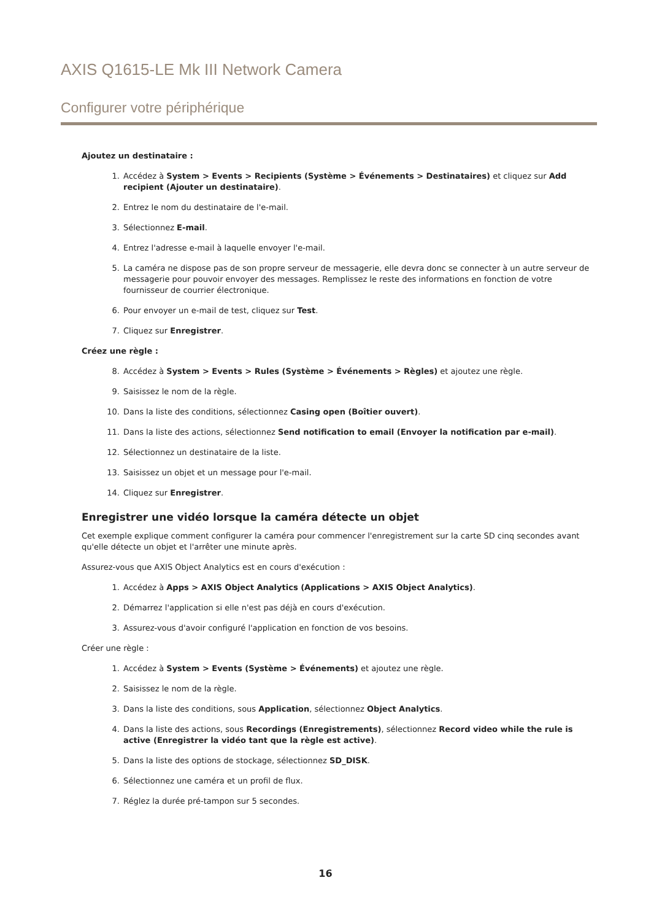AXIS Q1615-LE Mk III Network Camera
Configurer votre périphérique
Ajoutez un destinataire :
1. Accédez à System > Events > Recipients (Système > Événements > Destinataires) et cliquez sur Add recipient (Ajouter un destinataire).
2. Entrez le nom du destinataire de l'e-mail.
3. Sélectionnez E-mail.
4. Entrez l'adresse e-mail à laquelle envoyer l'e-mail.
5. La caméra ne dispose pas de son propre serveur de messagerie, elle devra donc se connecter à un autre serveur de messagerie pour pouvoir envoyer des messages. Remplissez le reste des informations en fonction de votre fournisseur de courrier électronique.
6. Pour envoyer un e-mail de test, cliquez sur Test.
7. Cliquez sur Enregistrer.
Créez une règle :
8. Accédez à System > Events > Rules (Système > Événements > Règles) et ajoutez une règle.
9. Saisissez le nom de la règle.
10. Dans la liste des conditions, sélectionnez Casing open (Boîtier ouvert).
11. Dans la liste des actions, sélectionnez Send notification to email (Envoyer la notification par e-mail).
12. Sélectionnez un destinataire de la liste.
13. Saisissez un objet et un message pour l'e-mail.
14. Cliquez sur Enregistrer.
Enregistrer une vidéo lorsque la caméra détecte un objet
Cet exemple explique comment configurer la caméra pour commencer l'enregistrement sur la carte SD cinq secondes avant qu'elle détecte un objet et l'arrêter une minute après.
Assurez-vous que AXIS Object Analytics est en cours d'exécution :
1. Accédez à Apps > AXIS Object Analytics (Applications > AXIS Object Analytics).
2. Démarrez l'application si elle n'est pas déjà en cours d'exécution.
3. Assurez-vous d'avoir configuré l'application en fonction de vos besoins.
Créer une règle :
1. Accédez à System > Events (Système > Événements) et ajoutez une règle.
2. Saisissez le nom de la règle.
3. Dans la liste des conditions, sous Application, sélectionnez Object Analytics.
4. Dans la liste des actions, sous Recordings (Enregistrements), sélectionnez Record video while the rule is active (Enregistrer la vidéo tant que la règle est active).
5. Dans la liste des options de stockage, sélectionnez SD_DISK.
6. Sélectionnez une caméra et un profil de flux.
7. Réglez la durée pré-tampon sur 5 secondes.
16